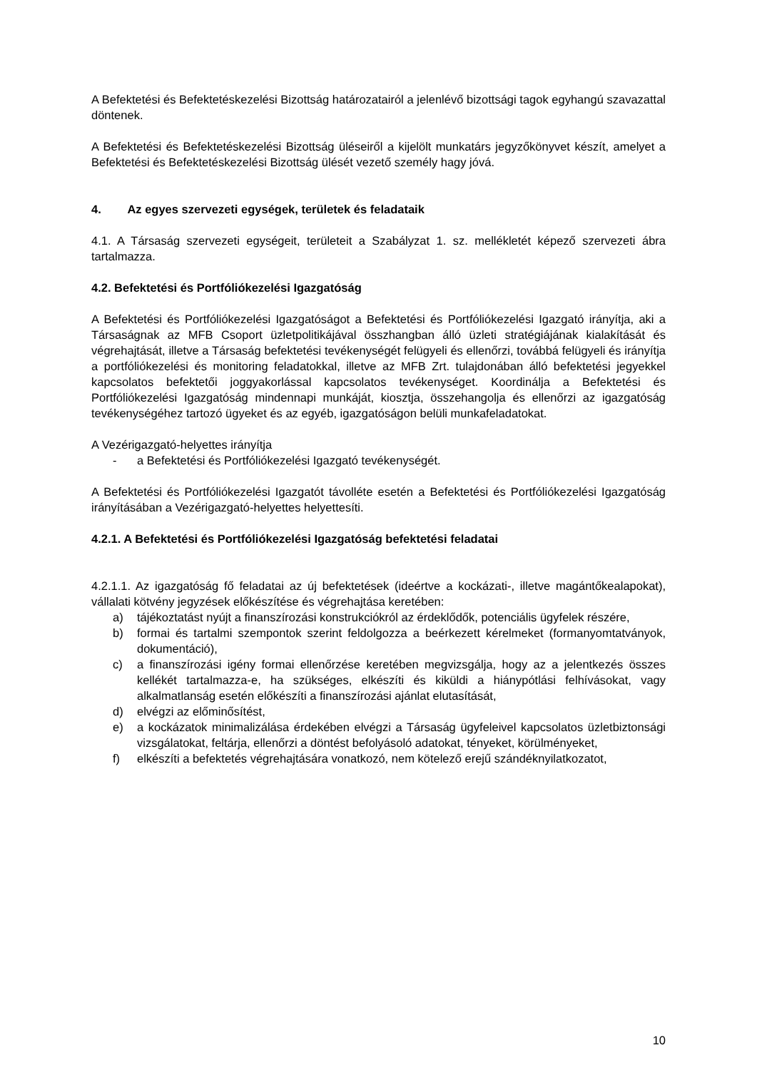A Befektetési és Befektetéskezelési Bizottság határozatairól a jelenlévő bizottsági tagok egyhangú szavazattal döntenek.
A Befektetési és Befektetéskezelési Bizottság üléseiről a kijelölt munkatárs jegyzőkönyvet készít, amelyet a Befektetési és Befektetéskezelési Bizottság ülését vezető személy hagy jóvá.
4. Az egyes szervezeti egységek, területek és feladataik
4.1. A Társaság szervezeti egységeit, területeit a Szabályzat 1. sz. mellékletét képező szervezeti ábra tartalmazza.
4.2. Befektetési és Portfóliókezelési Igazgatóság
A Befektetési és Portfóliókezelési Igazgatóságot a Befektetési és Portfóliókezelési Igazgató irányítja, aki a Társaságnak az MFB Csoport üzletpolitikájával összhangban álló üzleti stratégiájának kialakítását és végrehajtását, illetve a Társaság befektetési tevékenységét felügyeli és ellenőrzi, továbbá felügyeli és irányítja a portfóliókezelési és monitoring feladatokkal, illetve az MFB Zrt. tulajdonában álló befektetési jegyekkel kapcsolatos befektetői joggyakorlással kapcsolatos tevékenységet. Koordinálja a Befektetési és Portfóliókezelési Igazgatóság mindennapi munkáját, kiosztja, összehangolja és ellenőrzi az igazgatóság tevékenységéhez tartozó ügyeket és az egyéb, igazgatóságon belüli munkafeladatokat.
A Vezérigazgató-helyettes irányítja
- a Befektetési és Portfóliókezelési Igazgató tevékenységét.
A Befektetési és Portfóliókezelési Igazgatót távolléte esetén a Befektetési és Portfóliókezelési Igazgatóság irányításában a Vezérigazgató-helyettes helyettesíti.
4.2.1. A Befektetési és Portfóliókezelési Igazgatóság befektetési feladatai
4.2.1.1. Az igazgatóság fő feladatai az új befektetések (ideértve a kockázati-, illetve magántőkealapokat), vállalati kötvény jegyzések előkészítése és végrehajtása keretében:
a) tájékoztatást nyújt a finanszírozási konstrukciókról az érdeklődők, potenciális ügyfelek részére,
b) formai és tartalmi szempontok szerint feldolgozza a beérkezett kérelmeket (formanyomtatványok, dokumentáció),
c) a finanszírozási igény formai ellenőrzése keretében megvizsgálja, hogy az a jelentkezés összes kellékét tartalmazza-e, ha szükséges, elkészíti és kiküldi a hiánypótlási felhívásokat, vagy alkalmatlanság esetén előkészíti a finanszírozási ajánlat elutasítását,
d) elvégzi az előminősítést,
e) a kockázatok minimalizálása érdekében elvégzi a Társaság ügyfeleivel kapcsolatos üzletbiztonsági vizsgálatokat, feltárja, ellenőrzi a döntést befolyásoló adatokat, tényeket, körülményeket,
f) elkészíti a befektetés végrehajtására vonatkozó, nem kötelező erejű szándéknyilatkozatot,
10